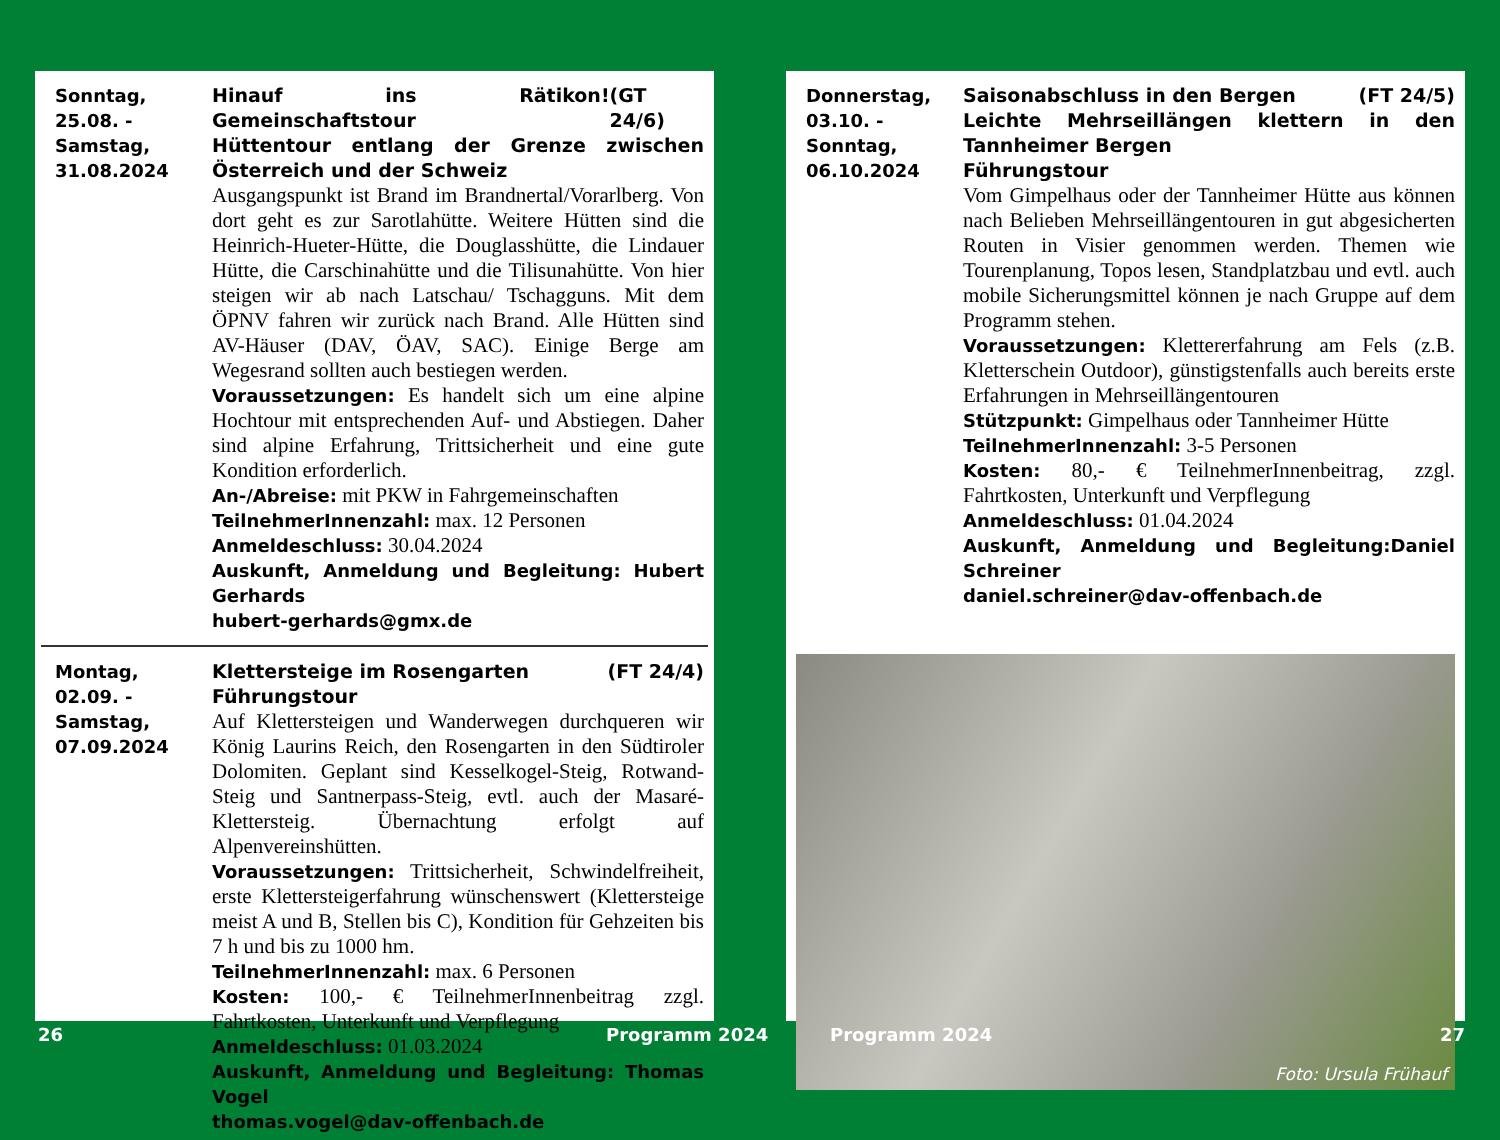Sonntag,
25.08. -
Samstag,
31.08.2024
Hinauf ins Rätikon! Gemeinschaftstour (GT 24/6)
Hüttentour entlang der Grenze zwischen Österreich und der Schweiz
Ausgangspunkt ist Brand im Brandnertal/Vorarlberg. Von dort geht es zur Sarotlahütte. Weitere Hütten sind die Heinrich-Hueter-Hütte, die Douglasshütte, die Lindauer Hütte, die Carschinahütte und die Tilisunahütte. Von hier steigen wir ab nach Latschau/ Tschagguns. Mit dem ÖPNV fahren wir zurück nach Brand. Alle Hütten sind AV-Häuser (DAV, ÖAV, SAC). Einige Berge am Wegesrand sollten auch bestiegen werden.
Voraussetzungen: Es handelt sich um eine alpine Hochtour mit entsprechenden Auf- und Abstiegen. Daher sind alpine Erfahrung, Trittsicherheit und eine gute Kondition erforderlich.
An-/Abreise: mit PKW in Fahrgemeinschaften
TeilnehmerInnenzahl: max. 12 Personen
Anmeldeschluss: 30.04.2024
Auskunft, Anmeldung und Begleitung: Hubert Gerhards
hubert-gerhards@gmx.de
Montag,
02.09. -
Samstag,
07.09.2024
Klettersteige im Rosengarten (FT 24/4)
Führungstour
Auf Klettersteigen und Wanderwegen durchqueren wir König Laurins Reich, den Rosengarten in den Südtiroler Dolomiten. Geplant sind Kesselkogel-Steig, Rotwand-Steig und Santnerpass-Steig, evtl. auch der Masaré-Klettersteig. Übernachtung erfolgt auf Alpenvereinshütten.
Voraussetzungen: Trittsicherheit, Schwindelfreiheit, erste Klettersteigerfahrung wünschenswert (Klettersteige meist A und B, Stellen bis C), Kondition für Gehzeiten bis 7 h und bis zu 1000 hm.
TeilnehmerInnenzahl: max. 6 Personen
Kosten: 100,- € TeilnehmerInnenbeitrag zzgl. Fahrtkosten, Unterkunft und Verpflegung
Anmeldeschluss: 01.03.2024
Auskunft, Anmeldung und Begleitung: Thomas Vogel
thomas.vogel@dav-offenbach.de
Donnerstag,
03.10. -
Sonntag,
06.10.2024
Saisonabschluss in den Bergen (FT 24/5)
Leichte Mehrseillängen klettern in den Tannheimer Bergen
Führungstour
Vom Gimpelhaus oder der Tannheimer Hütte aus können nach Belieben Mehrseillängentouren in gut abgesicherten Routen in Visier genommen werden. Themen wie Tourenplanung, Topos lesen, Standplatzbau und evtl. auch mobile Sicherungsmittel können je nach Gruppe auf dem Programm stehen.
Voraussetzungen: Klettererfahrung am Fels (z.B. Kletterschein Outdoor), günstigstenfalls auch bereits erste Erfahrungen in Mehrseillängentouren
Stützpunkt: Gimpelhaus oder Tannheimer Hütte
TeilnehmerInnenzahl: 3-5 Personen
Kosten: 80,- € TeilnehmerInnenbeitrag, zzgl. Fahrtkosten, Unterkunft und Verpflegung
Anmeldeschluss: 01.04.2024
Auskunft, Anmeldung und Begleitung:Daniel Schreiner
daniel.schreiner@dav-offenbach.de
Foto: Ursula Frühauf
26 Programm 2024 Programm 2024 27